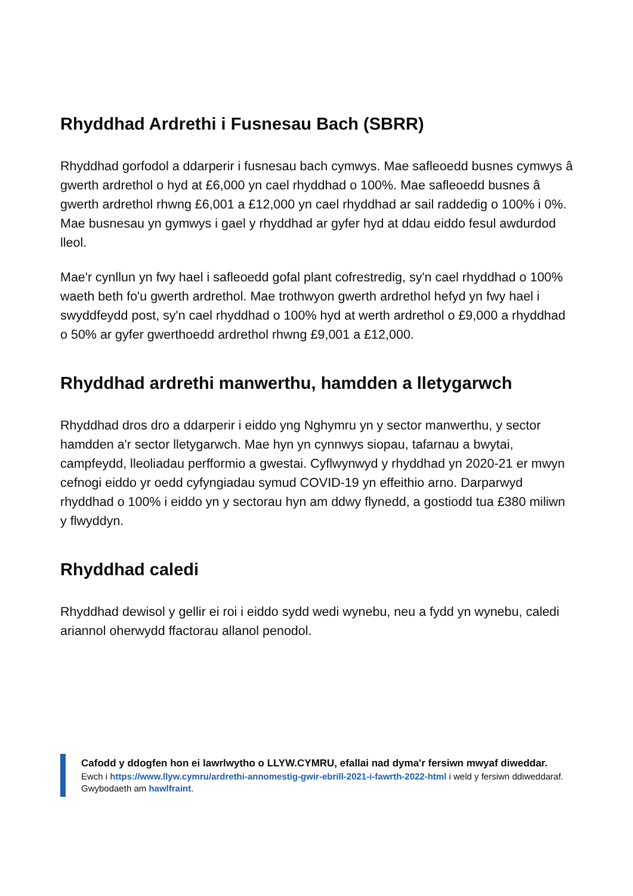Rhyddhad Ardrethi i Fusnesau Bach (SBRR)
Rhyddhad gorfodol a ddarperir i fusnesau bach cymwys. Mae safleoedd busnes cymwys â gwerth ardrethol o hyd at £6,000 yn cael rhyddhad o 100%. Mae safleoedd busnes â gwerth ardrethol rhwng £6,001 a £12,000 yn cael rhyddhad ar sail raddedig o 100% i 0%. Mae busnesau yn gymwys i gael y rhyddhad ar gyfer hyd at ddau eiddo fesul awdurdod lleol.
Mae'r cynllun yn fwy hael i safleoedd gofal plant cofrestredig, sy'n cael rhyddhad o 100% waeth beth fo'u gwerth ardrethol. Mae trothwyon gwerth ardrethol hefyd yn fwy hael i swyddfeydd post, sy'n cael rhyddhad o 100% hyd at werth ardrethol o £9,000 a rhyddhad o 50% ar gyfer gwerthoedd ardrethol rhwng £9,001 a £12,000.
Rhyddhad ardrethi manwerthu, hamdden a lletygarwch
Rhyddhad dros dro a ddarperir i eiddo yng Nghymru yn y sector manwerthu, y sector hamdden a'r sector lletygarwch. Mae hyn yn cynnwys siopau, tafarnau a bwytai, campfeydd, lleoliadau perfformio a gwestai. Cyflwynwyd y rhyddhad yn 2020-21 er mwyn cefnogi eiddo yr oedd cyfyngiadau symud COVID-19 yn effeithio arno. Darparwyd rhyddhad o 100% i eiddo yn y sectorau hyn am ddwy flynedd, a gostiodd tua £380 miliwn y flwyddyn.
Rhyddhad caledi
Rhyddhad dewisol y gellir ei roi i eiddo sydd wedi wynebu, neu a fydd yn wynebu, caledi ariannol oherwydd ffactorau allanol penodol.
Cafodd y ddogfen hon ei lawrlwytho o LLYW.CYMRU, efallai nad dyma'r fersiwn mwyaf diweddar.
Ewch i https://www.llyw.cymru/ardrethi-annomestig-gwir-ebrill-2021-i-fawrth-2022-html i weld y fersiwn ddiweddaraf.
Gwybodaeth am hawlfraint.